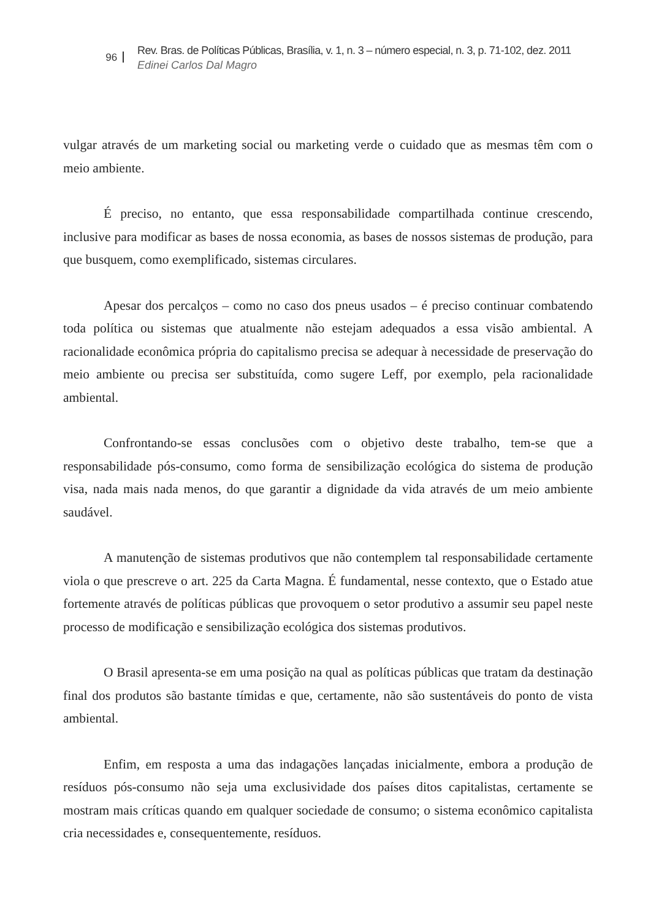96
Rev. Bras. de Políticas Públicas, Brasília, v. 1, n. 3 – número especial, n. 3, p. 71-102, dez. 2011
Edinei Carlos Dal Magro
vulgar através de um marketing social ou marketing verde o cuidado que as mesmas têm com o meio ambiente.
É preciso, no entanto, que essa responsabilidade compartilhada continue crescendo, inclusive para modificar as bases de nossa economia, as bases de nossos sistemas de produção, para que busquem, como exemplificado, sistemas circulares.
Apesar dos percalços – como no caso dos pneus usados – é preciso continuar combatendo toda política ou sistemas que atualmente não estejam adequados a essa visão ambiental. A racionalidade econômica própria do capitalismo precisa se adequar à necessidade de preservação do meio ambiente ou precisa ser substituída, como sugere Leff, por exemplo, pela racionalidade ambiental.
Confrontando-se essas conclusões com o objetivo deste trabalho, tem-se que a responsabilidade pós-consumo, como forma de sensibilização ecológica do sistema de produção visa, nada mais nada menos, do que garantir a dignidade da vida através de um meio ambiente saudável.
A manutenção de sistemas produtivos que não contemplem tal responsabilidade certamente viola o que prescreve o art. 225 da Carta Magna. É fundamental, nesse contexto, que o Estado atue fortemente através de políticas públicas que provoquem o setor produtivo a assumir seu papel neste processo de modificação e sensibilização ecológica dos sistemas produtivos.
O Brasil apresenta-se em uma posição na qual as políticas públicas que tratam da destinação final dos produtos são bastante tímidas e que, certamente, não são sustentáveis do ponto de vista ambiental.
Enfim, em resposta a uma das indagações lançadas inicialmente, embora a produção de resíduos pós-consumo não seja uma exclusividade dos países ditos capitalistas, certamente se mostram mais críticas quando em qualquer sociedade de consumo; o sistema econômico capitalista cria necessidades e, consequentemente, resíduos.